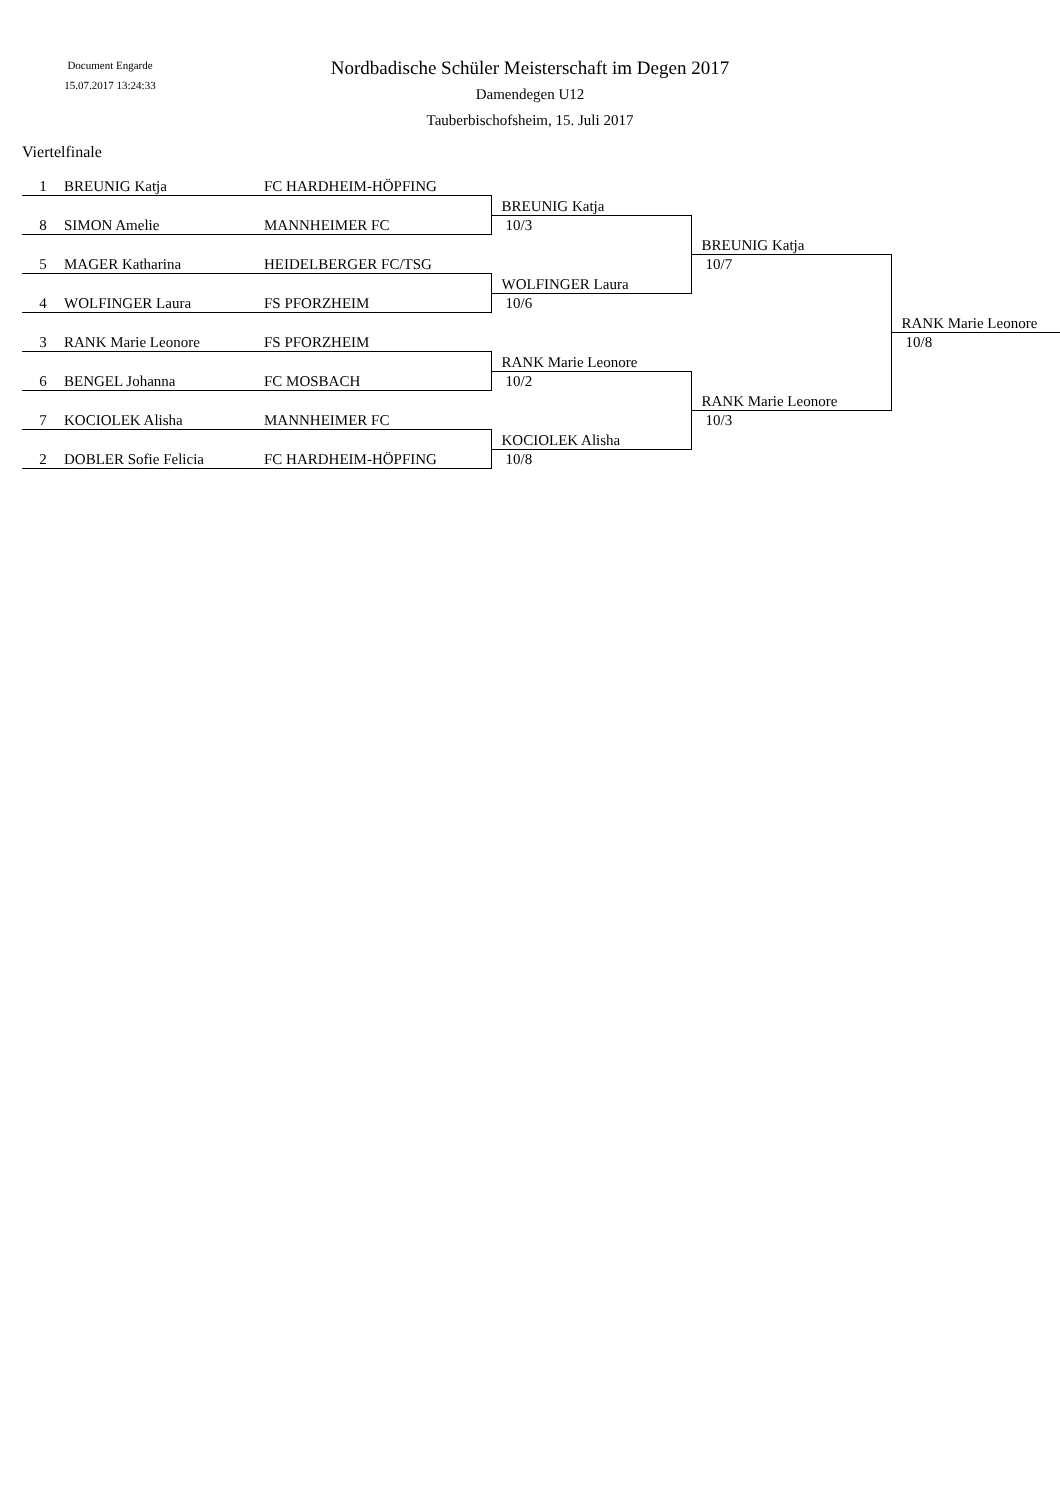Document Engarde
15.07.2017 13:24:33
Nordbadische Schüler Meisterschaft im Degen 2017
Damendegen U12
Tauberbischofsheim, 15. Juli 2017
Viertelfinale
| 1 | BREUNIG Katja | FC HARDHEIM-HÖPFING | | | |
| | | | BREUNIG Katja | | |
| 8 | SIMON Amelie | MANNHEIMER FC | 10/3 | | |
| | | | | BREUNIG Katja | |
| 5 | MAGER Katharina | HEIDELBERGER FC/TSG | | 10/7 | |
| | | | WOLFINGER Laura | | |
| 4 | WOLFINGER Laura | FS PFORZHEIM | 10/6 | | |
| | | | | | RANK Marie Leonore |
| 3 | RANK Marie Leonore | FS PFORZHEIM | | | 10/8 |
| | | | RANK Marie Leonore | | |
| 6 | BENGEL Johanna | FC MOSBACH | 10/2 | | |
| | | | | RANK Marie Leonore | |
| 7 | KOCIOLEK Alisha | MANNHEIMER FC | | 10/3 | |
| | | | KOCIOLEK Alisha | | |
| 2 | DOBLER Sofie Felicia | FC HARDHEIM-HÖPFING | 10/8 | | |